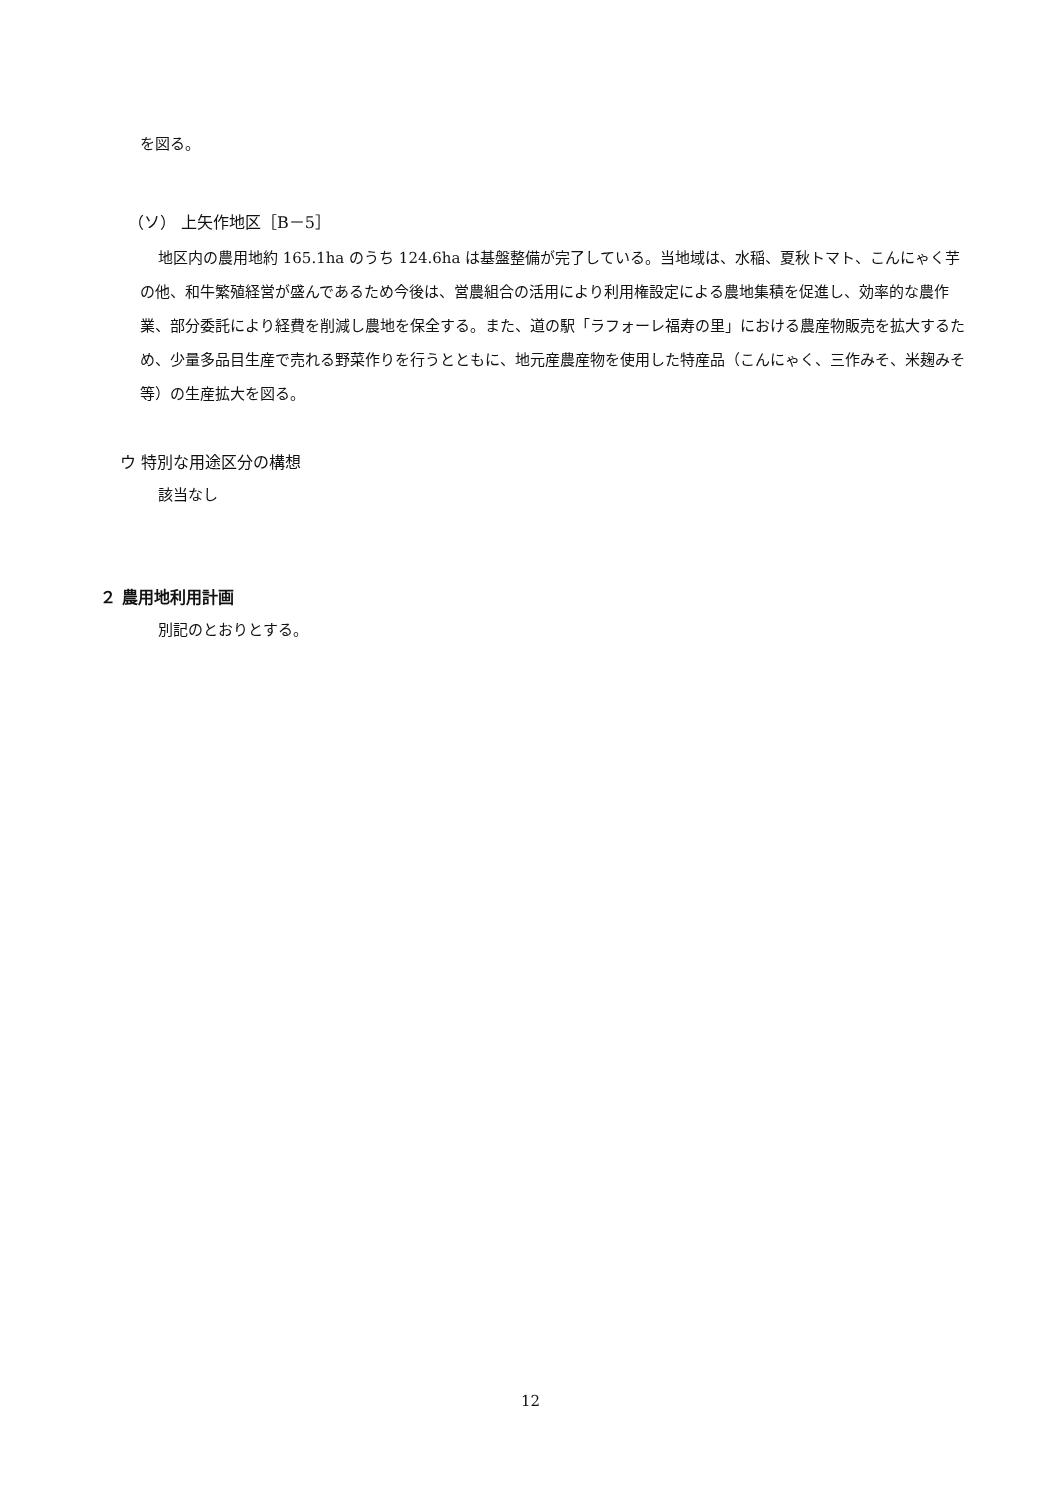を図る。
（ソ） 上矢作地区［B－5］
地区内の農用地約 165.1ha のうち 124.6ha は基盤整備が完了している。当地域は、水稲、夏秋トマト、こんにゃく芋の他、和牛繁殖経営が盛んであるため今後は、営農組合の活用により利用権設定による農地集積を促進し、効率的な農作業、部分委託により経費を削減し農地を保全する。また、道の駅「ラフォーレ福寿の里」における農産物販売を拡大するため、少量多品目生産で売れる野菜作りを行うとともに、地元産農産物を使用した特産品（こんにゃく、三作みそ、米麹みそ等）の生産拡大を図る。
ウ 特別な用途区分の構想
該当なし
２ 農用地利用計画
別記のとおりとする。
12